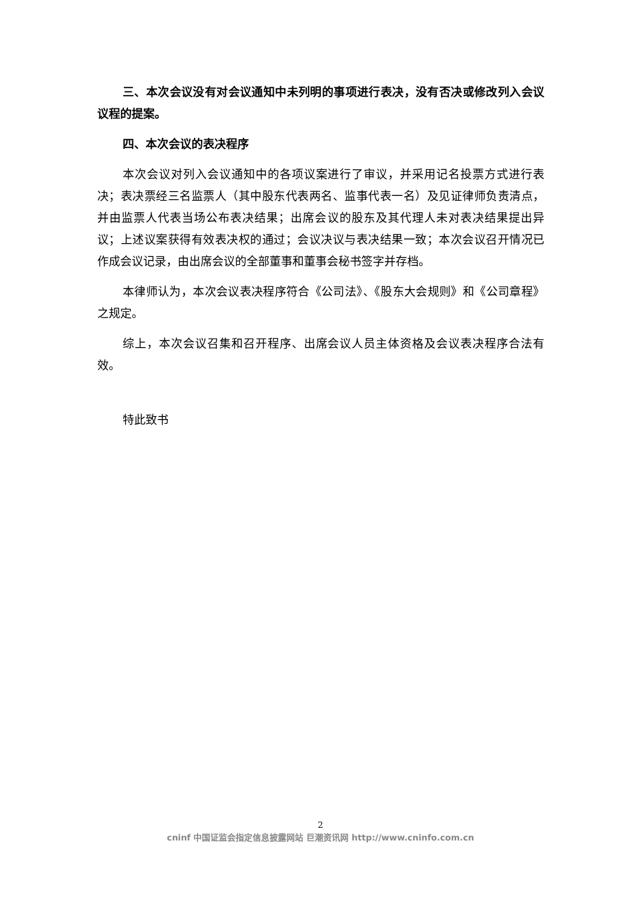三、本次会议没有对会议通知中未列明的事项进行表决，没有否决或修改列入会议议程的提案。
四、本次会议的表决程序
本次会议对列入会议通知中的各项议案进行了审议，并采用记名投票方式进行表决；表决票经三名监票人（其中股东代表两名、监事代表一名）及见证律师负责清点，并由监票人代表当场公布表决结果；出席会议的股东及其代理人未对表决结果提出异议；上述议案获得有效表决权的通过；会议决议与表决结果一致；本次会议召开情况已作成会议记录，由出席会议的全部董事和董事会秘书签字并存档。
本律师认为，本次会议表决程序符合《公司法》、《股东大会规则》和《公司章程》之规定。
综上，本次会议召集和召开程序、出席会议人员主体资格及会议表决程序合法有效。
特此致书
2
cninf 中国证监会指定信息披露网站 巨潮资讯网 http://www.cninfo.com.cn